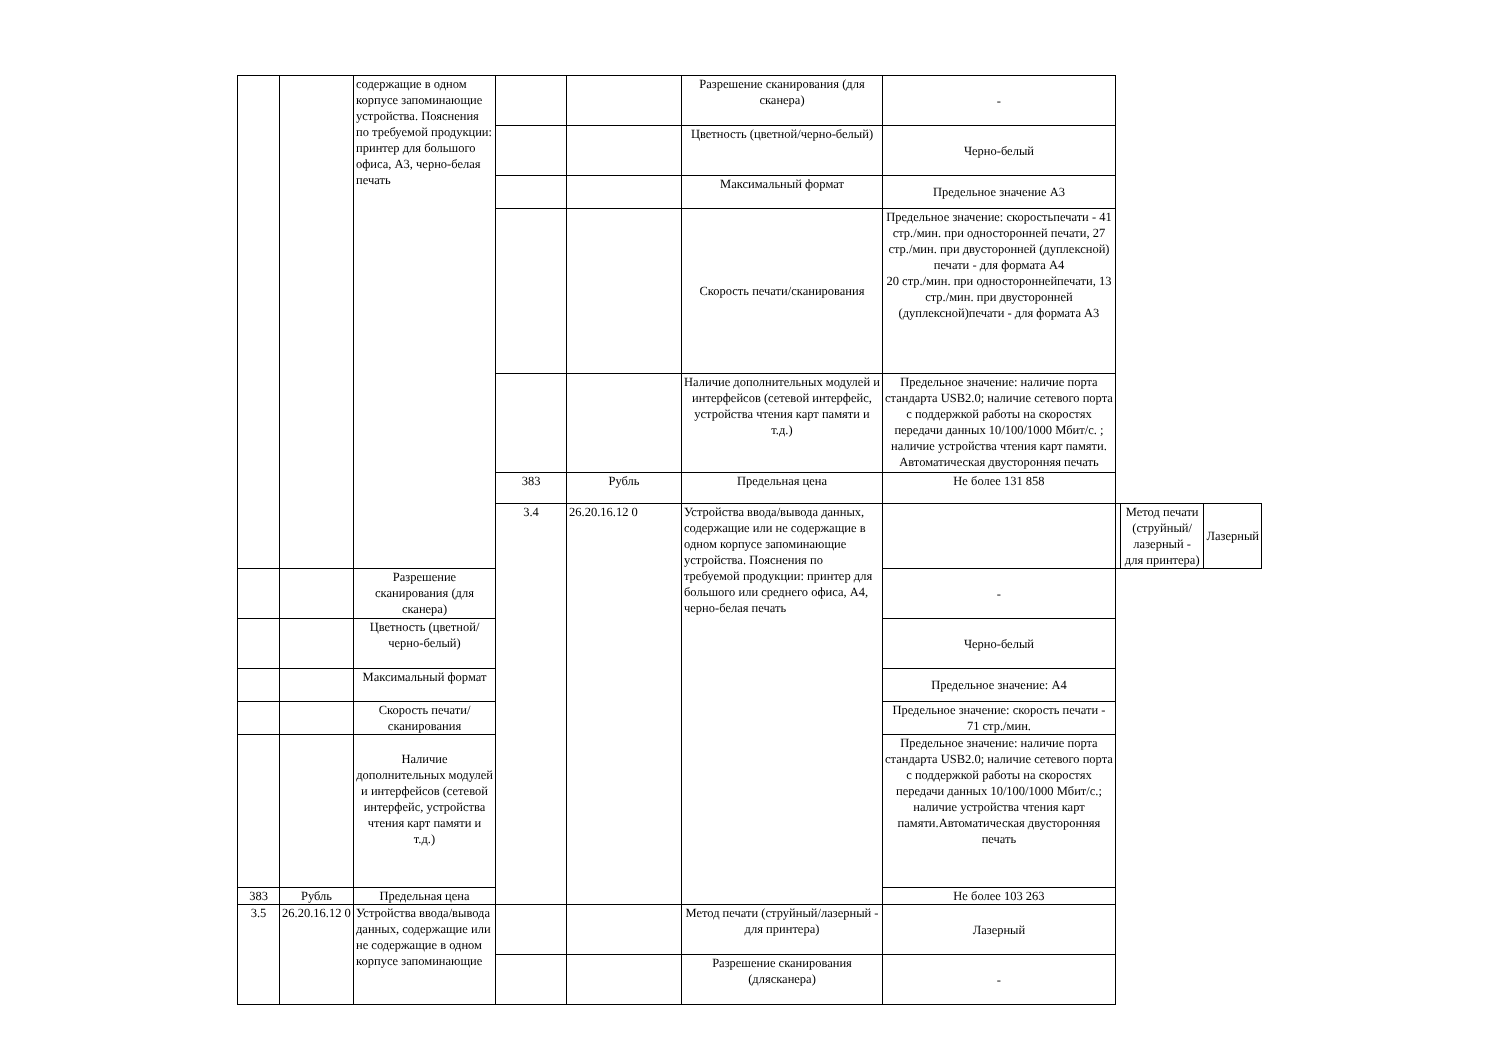| | | содержащие в одном корпусе запоминающие устройства. Пояснения по требуемой продукции: принтер для большого офиса, А3, черно-белая печать | | | Разрешение сканирования (для сканера) | - | | | |
| | | | | | Цветность (цветной/черно-белый) | Черно-белый | | | |
| | | | | | Максимальный формат | Предельное значение А3 | | | |
| | | | | | Скорость печати/сканирования | Предельное значение: скоростьпечати - 41 стр./мин. при односторонней печати, 27 стр./мин. при двусторонней (дуплексной) печати - для формата А4 20 стр./мин. при одностороннейпечати, 13 стр./мин. при двусторонней (дуплексной)печати - для формата А3 | | | |
| | | | | | Наличие дополнительных модулей и интерфейсов (сетевой интерфейс, устройства чтения карт памяти и т.д.) | Предельное значение: наличие порта стандарта USB2.0; наличие сетевого порта с поддержкой работы на скоростях передачи данных 10/100/1000 Мбит/с. ; наличие устройства чтения карт памяти. Автоматическая двусторонняя печать | | | |
| | | | 383 | Рубль | Предельная цена | Не более 131 858 | | | |
| | | | 3.4 | 26.20.16.12 0 | Устройства ввода/вывода данных, содержащие или не содержащие в одном корпусе запоминающие устройства. Пояснения по требуемой продукции: принтер для большого или среднего офиса, А4, черно-белая печать | | | Метод печати (струйный/лазерный - для принтера) | Лазерный |
| | | Разрешение сканирования (для сканера) | | | | - | | | |
| | | Цветность (цветной/черно-белый) | | | | Черно-белый | | | |
| | | Максимальный формат | | | | Предельное значение: А4 | | | |
| | | Скорость печати/сканирования | | | | Предельное значение: скорость печати - 71 стр./мин. | | | |
| | | Наличие дополнительных модулей и интерфейсов (сетевой интерфейс, устройства чтения карт памяти и т.д.) | | | | Предельное значение: наличие порта стандарта USB2.0; наличие сетевого порта с поддержкой работы на скоростях передачи данных 10/100/1000 Мбит/с.; наличие устройства чтения карт памяти.Автоматическая двусторонняя печать | | | |
| 383 | Рубль | Предельная цена | | | | Не более 103 263 | | | |
| 3.5 | 26.20.16.12 0 | Устройства ввода/вывода данных, содержащие или не содержащие в одном корпусе запоминающие | | | Метод печати (струйный/лазерный - для принтера) | Лазерный | | | |
| | | | | | Разрешение сканирования (длясканера) | - | | | |